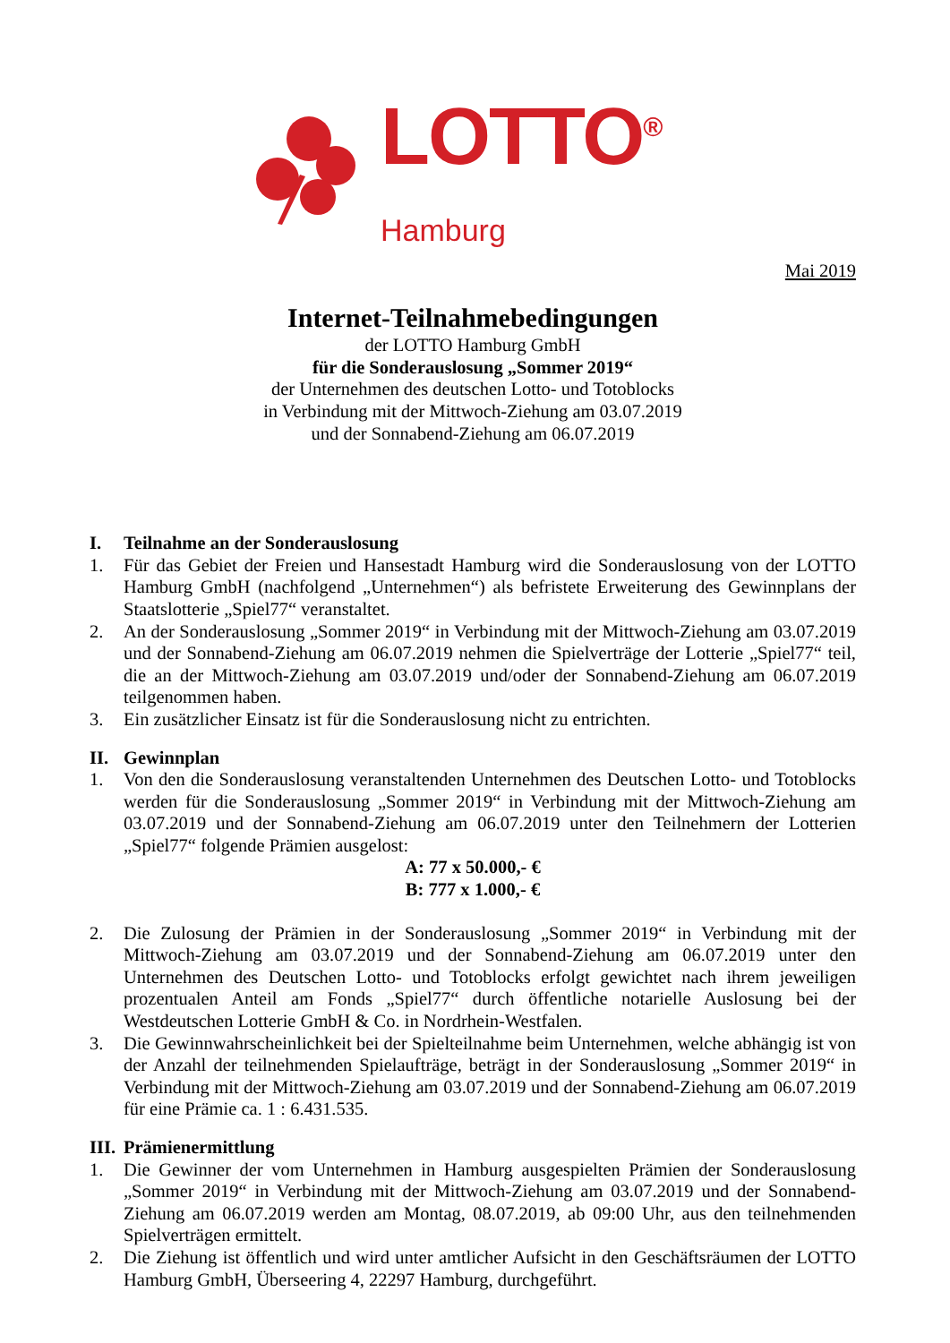LOTTO<sup>®</sup>
Hamburg
Mai 2019
Internet-Teilnahmebedingungen
der LOTTO Hamburg GmbH
für die Sonderauslosung „Sommer 2019“
der Unternehmen des deutschen Lotto- und Totoblocks
in Verbindung mit der Mittwoch-Ziehung am 03.07.2019
und der Sonnabend-Ziehung am 06.07.2019
I. Teilnahme an der Sonderauslosung
1. Für das Gebiet der Freien und Hansestadt Hamburg wird die Sonderauslosung von der LOTTO Hamburg GmbH (nachfolgend „Unternehmen“) als befristete Erweiterung des Gewinnplans der Staatslotterie „Spiel77“ veranstaltet.
2. An der Sonderauslosung „Sommer 2019“ in Verbindung mit der Mittwoch-Ziehung am 03.07.2019 und der Sonnabend-Ziehung am 06.07.2019 nehmen die Spielverträge der Lotterie „Spiel77“ teil, die an der Mittwoch-Ziehung am 03.07.2019 und/oder der Sonnabend-Ziehung am 06.07.2019 teilgenommen haben.
3. Ein zusätzlicher Einsatz ist für die Sonderauslosung nicht zu entrichten.
II. Gewinnplan
1. Von den die Sonderauslosung veranstaltenden Unternehmen des Deutschen Lotto- und Totoblocks werden für die Sonderauslosung „Sommer 2019“ in Verbindung mit der Mittwoch-Ziehung am 03.07.2019 und der Sonnabend-Ziehung am 06.07.2019 unter den Teilnehmern der Lotterien „Spiel77“ folgende Prämien ausgelost:
A: 77 x 50.000,- €
B: 777 x 1.000,- €
2. Die Zulosung der Prämien in der Sonderauslosung „Sommer 2019“ in Verbindung mit der Mittwoch-Ziehung am 03.07.2019 und der Sonnabend-Ziehung am 06.07.2019 unter den Unternehmen des Deutschen Lotto- und Totoblocks erfolgt gewichtet nach ihrem jeweiligen prozentualen Anteil am Fonds „Spiel77“ durch öffentliche notarielle Auslosung bei der Westdeutschen Lotterie GmbH & Co. in Nordrhein-Westfalen.
3. Die Gewinnwahrscheinlichkeit bei der Spielteilnahme beim Unternehmen, welche abhängig ist von der Anzahl der teilnehmenden Spielaufträge, beträgt in der Sonderauslosung „Sommer 2019“ in Verbindung mit der Mittwoch-Ziehung am 03.07.2019 und der Sonnabend-Ziehung am 06.07.2019 für eine Prämie ca. 1 : 6.431.535.
III. Prämienermittlung
1. Die Gewinner der vom Unternehmen in Hamburg ausgespielten Prämien der Sonderauslosung „Sommer 2019“ in Verbindung mit der Mittwoch-Ziehung am 03.07.2019 und der Sonnabend-Ziehung am 06.07.2019 werden am Montag, 08.07.2019, ab 09:00 Uhr, aus den teilnehmenden Spielverträgen ermittelt.
2. Die Ziehung ist öffentlich und wird unter amtlicher Aufsicht in den Geschäftsräumen der LOTTO Hamburg GmbH, Überseering 4, 22297 Hamburg, durchgeführt.